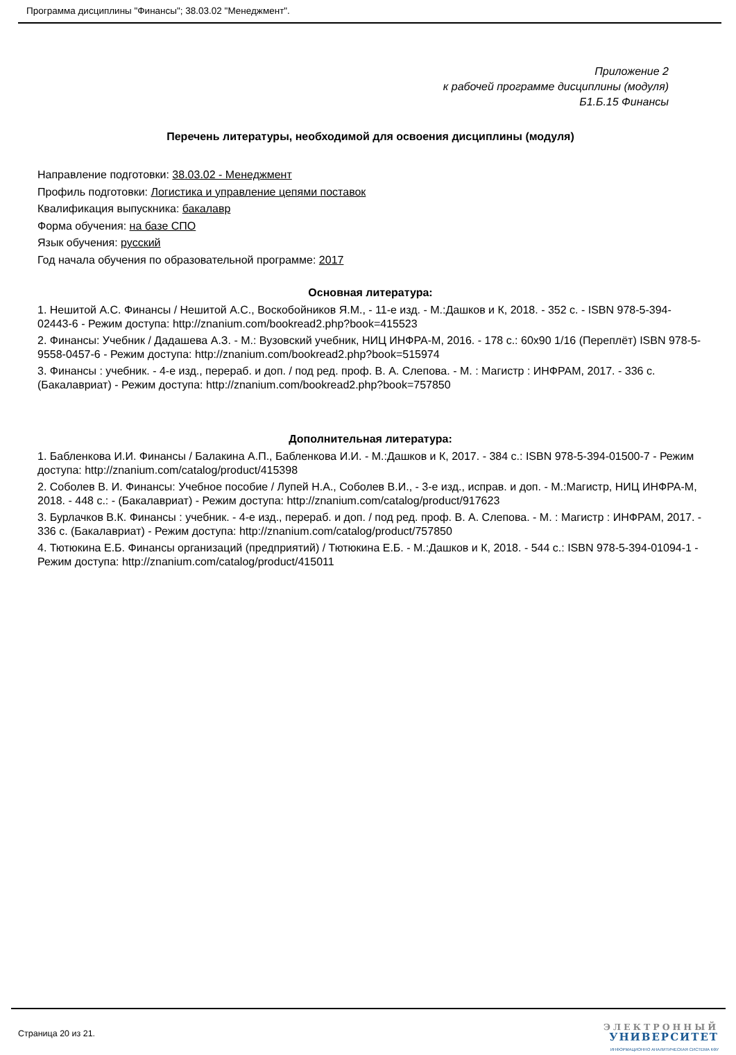Программа дисциплины "Финансы"; 38.03.02 "Менеджмент".
Приложение 2
к рабочей программе дисциплины (модуля)
Б1.Б.15 Финансы
Перечень литературы, необходимой для освоения дисциплины (модуля)
Направление подготовки: 38.03.02 - Менеджмент
Профиль подготовки: Логистика и управление цепями поставок
Квалификация выпускника: бакалавр
Форма обучения: на базе СПО
Язык обучения: русский
Год начала обучения по образовательной программе: 2017
Основная литература:
1. Нешитой А.С. Финансы / Нешитой А.С., Воскобойников Я.М., - 11-е изд. - М.:Дашков и К, 2018. - 352 с. - ISBN 978-5-394-02443-6 - Режим доступа: http://znanium.com/bookread2.php?book=415523
2. Финансы: Учебник / Дадашева А.З. - М.: Вузовский учебник, НИЦ ИНФРА-М, 2016. - 178 с.: 60x90 1/16 (Переплёт) ISBN 978-5-9558-0457-6 - Режим доступа: http://znanium.com/bookread2.php?book=515974
3. Финансы : учебник. - 4-е изд., перераб. и доп. / под ред. проф. В. А. Слепова. - М. : Магистр : ИНФРАМ, 2017. - 336 с. (Бакалавриат) - Режим доступа: http://znanium.com/bookread2.php?book=757850
Дополнительная литература:
1. Бабленкова И.И. Финансы / Балакина А.П., Бабленкова И.И. - М.:Дашков и К, 2017. - 384 с.: ISBN 978-5-394-01500-7 - Режим доступа: http://znanium.com/catalog/product/415398
2. Соболев В. И. Финансы: Учебное пособие / Лупей Н.А., Соболев В.И., - 3-е изд., исправ. и доп. - М.:Магистр, НИЦ ИНФРА-М, 2018. - 448 с.: - (Бакалавриат) - Режим доступа: http://znanium.com/catalog/product/917623
3. Бурлачков В.К. Финансы : учебник. - 4-е изд., перераб. и доп. / под ред. проф. В. А. Слепова. - М. : Магистр : ИНФРАМ, 2017. - 336 с. (Бакалавриат) - Режим доступа: http://znanium.com/catalog/product/757850
4. Тютюкина Е.Б. Финансы организаций (предприятий) / Тютюкина Е.Б. - М.:Дашков и К, 2018. - 544 с.: ISBN 978-5-394-01094-1 - Режим доступа: http://znanium.com/catalog/product/415011
Страница 20 из 21.
ЭЛЕКТРОННЫЙ
УНИВЕРСИТЕТ
ИНФОРМАЦИОННО АНАЛИТИЧЕСКАЯ СИСТЕМА КФУ